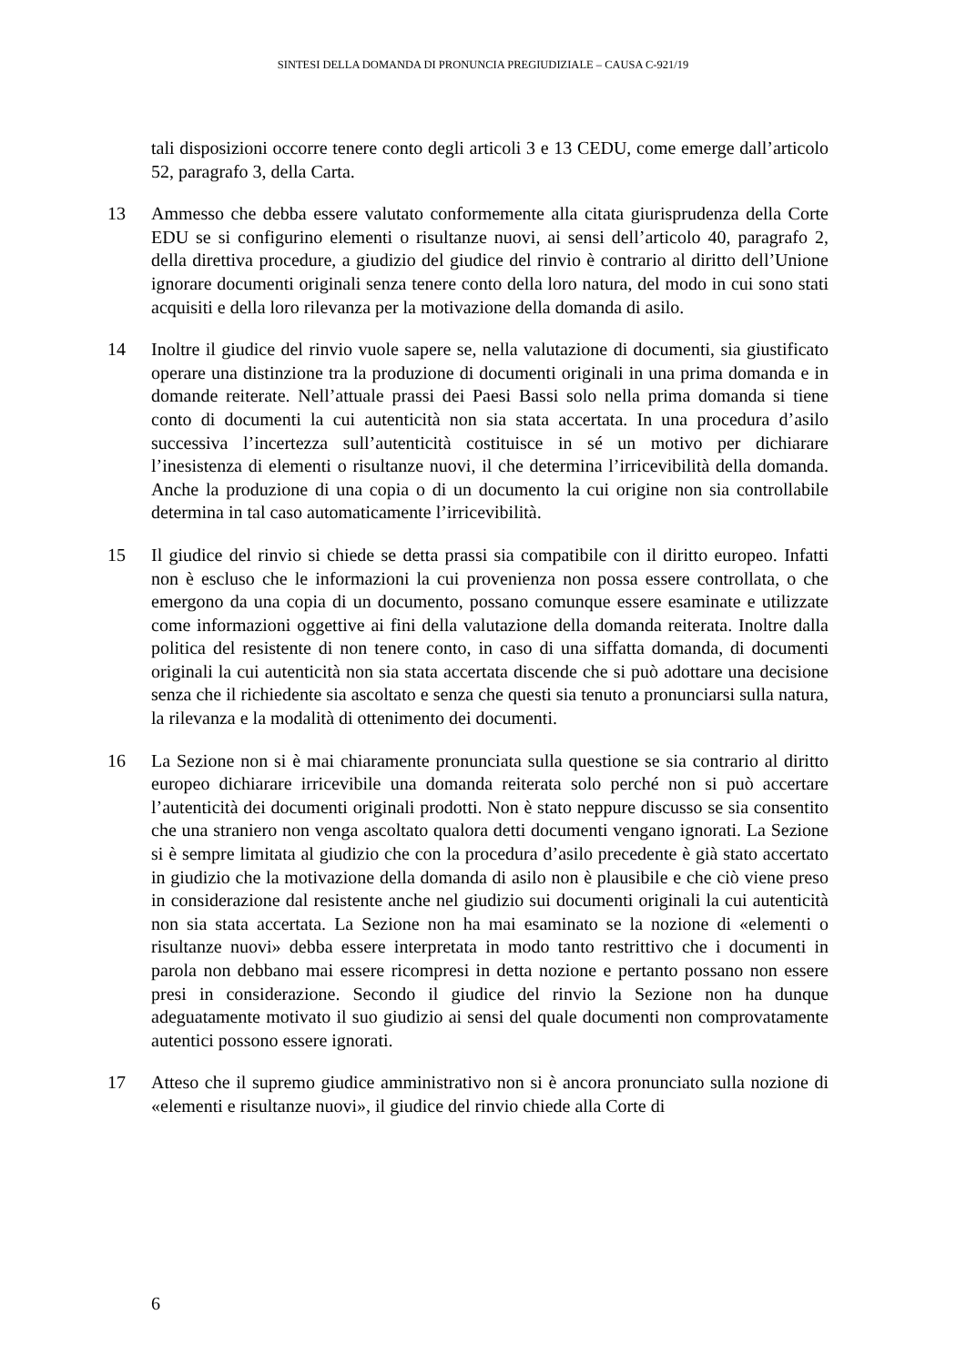SINTESI DELLA DOMANDA DI PRONUNCIA PREGIUDIZIALE – CAUSA C-921/19
tali disposizioni occorre tenere conto degli articoli 3 e 13 CEDU, come emerge dall’articolo 52, paragrafo 3, della Carta.
13 Ammesso che debba essere valutato conformemente alla citata giurisprudenza della Corte EDU se si configurino elementi o risultanze nuovi, ai sensi dell’articolo 40, paragrafo 2, della direttiva procedure, a giudizio del giudice del rinvio è contrario al diritto dell’Unione ignorare documenti originali senza tenere conto della loro natura, del modo in cui sono stati acquisiti e della loro rilevanza per la motivazione della domanda di asilo.
14 Inoltre il giudice del rinvio vuole sapere se, nella valutazione di documenti, sia giustificato operare una distinzione tra la produzione di documenti originali in una prima domanda e in domande reiterate. Nell’attuale prassi dei Paesi Bassi solo nella prima domanda si tiene conto di documenti la cui autenticità non sia stata accertata. In una procedura d’asilo successiva l’incertezza sull’autenticità costituisce in sé un motivo per dichiarare l’inesistenza di elementi o risultanze nuovi, il che determina l’irricevibilità della domanda. Anche la produzione di una copia o di un documento la cui origine non sia controllabile determina in tal caso automaticamente l’irricevibilità.
15 Il giudice del rinvio si chiede se detta prassi sia compatibile con il diritto europeo. Infatti non è escluso che le informazioni la cui provenienza non possa essere controllata, o che emergono da una copia di un documento, possano comunque essere esaminate e utilizzate come informazioni oggettive ai fini della valutazione della domanda reiterata. Inoltre dalla politica del resistente di non tenere conto, in caso di una siffatta domanda, di documenti originali la cui autenticità non sia stata accertata discende che si può adottare una decisione senza che il richiedente sia ascoltato e senza che questi sia tenuto a pronunciarsi sulla natura, la rilevanza e la modalità di ottenimento dei documenti.
16 La Sezione non si è mai chiaramente pronunciata sulla questione se sia contrario al diritto europeo dichiarare irricevibile una domanda reiterata solo perché non si può accertare l’autenticità dei documenti originali prodotti. Non è stato neppure discusso se sia consentito che una straniero non venga ascoltato qualora detti documenti vengano ignorati. La Sezione si è sempre limitata al giudizio che con la procedura d’asilo precedente è già stato accertato in giudizio che la motivazione della domanda di asilo non è plausibile e che ciò viene preso in considerazione dal resistente anche nel giudizio sui documenti originali la cui autenticità non sia stata accertata. La Sezione non ha mai esaminato se la nozione di «elementi o risultanze nuovi» debba essere interpretata in modo tanto restrittivo che i documenti in parola non debbano mai essere ricompresi in detta nozione e pertanto possano non essere presi in considerazione. Secondo il giudice del rinvio la Sezione non ha dunque adeguatamente motivato il suo giudizio ai sensi del quale documenti non comprovatamente autentici possono essere ignorati.
17 Atteso che il supremo giudice amministrativo non si è ancora pronunciato sulla nozione di «elementi e risultanze nuovi», il giudice del rinvio chiede alla Corte di
6